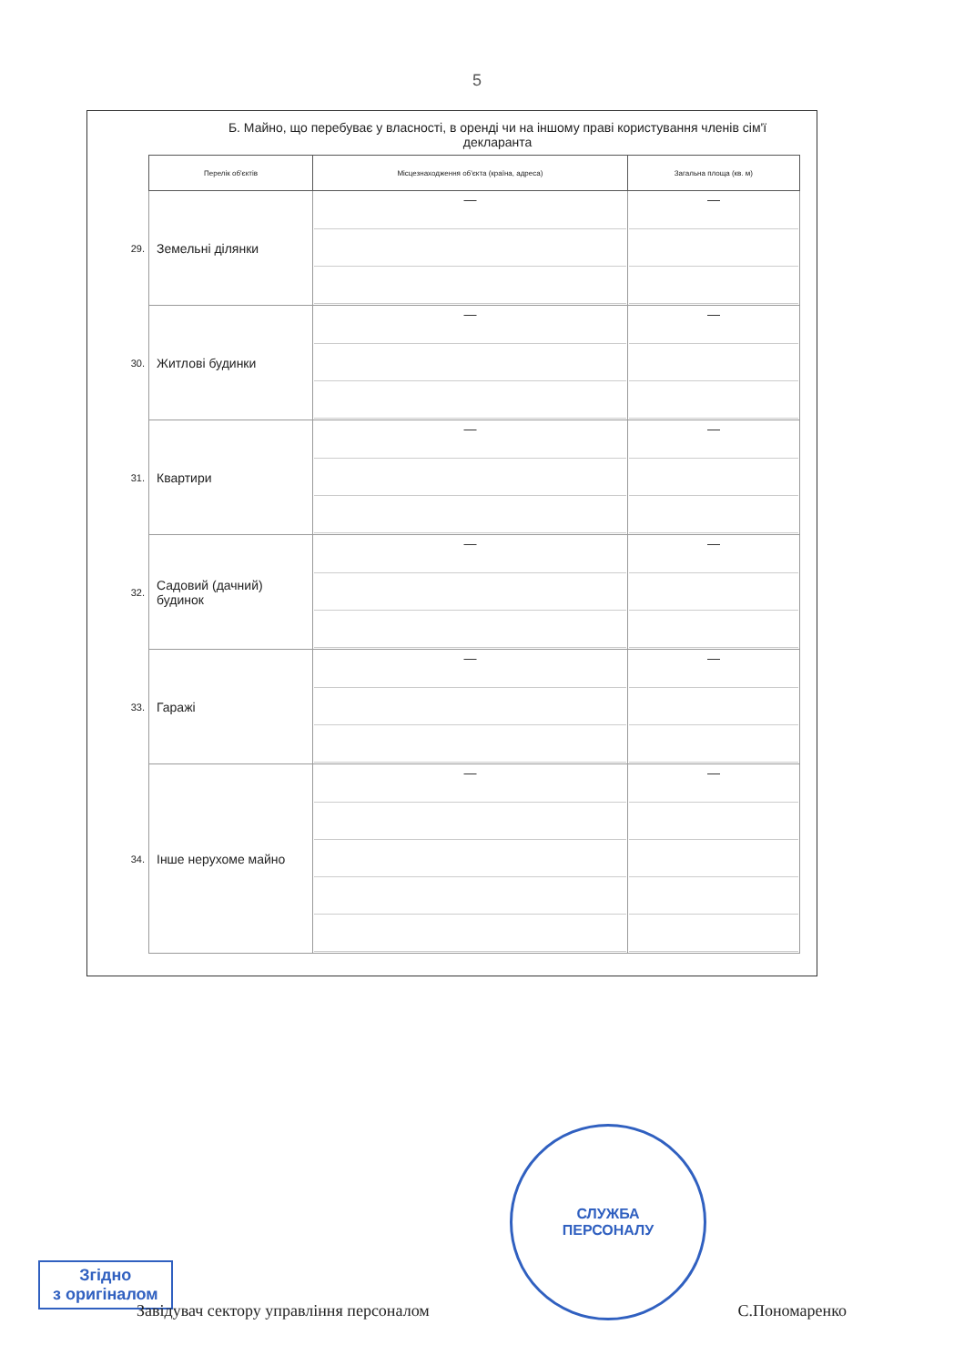5
Б. Майно, що перебуває у власності, в оренді чи на іншому праві користування членів сім'ї декларанта
| | Перелік об'єктів | Місцезнаходження об'єкта (країна, адреса) | Загальна площа (кв. м) |
| --- | --- | --- | --- |
| 29. | Земельні ділянки | — | — |
| 30. | Житлові будинки | — | — |
| 31. | Квартири | — | — |
| 32. | Садовий (дачний) будинок | — | — |
| 33. | Гаражі | — | — |
| 34. | Інше нерухоме майно | — | — |
Згідно
з оригіналом
СЛУЖБА
ПЕРСОНАЛУ
Завідувач сектору управління персоналом С.Пономаренко